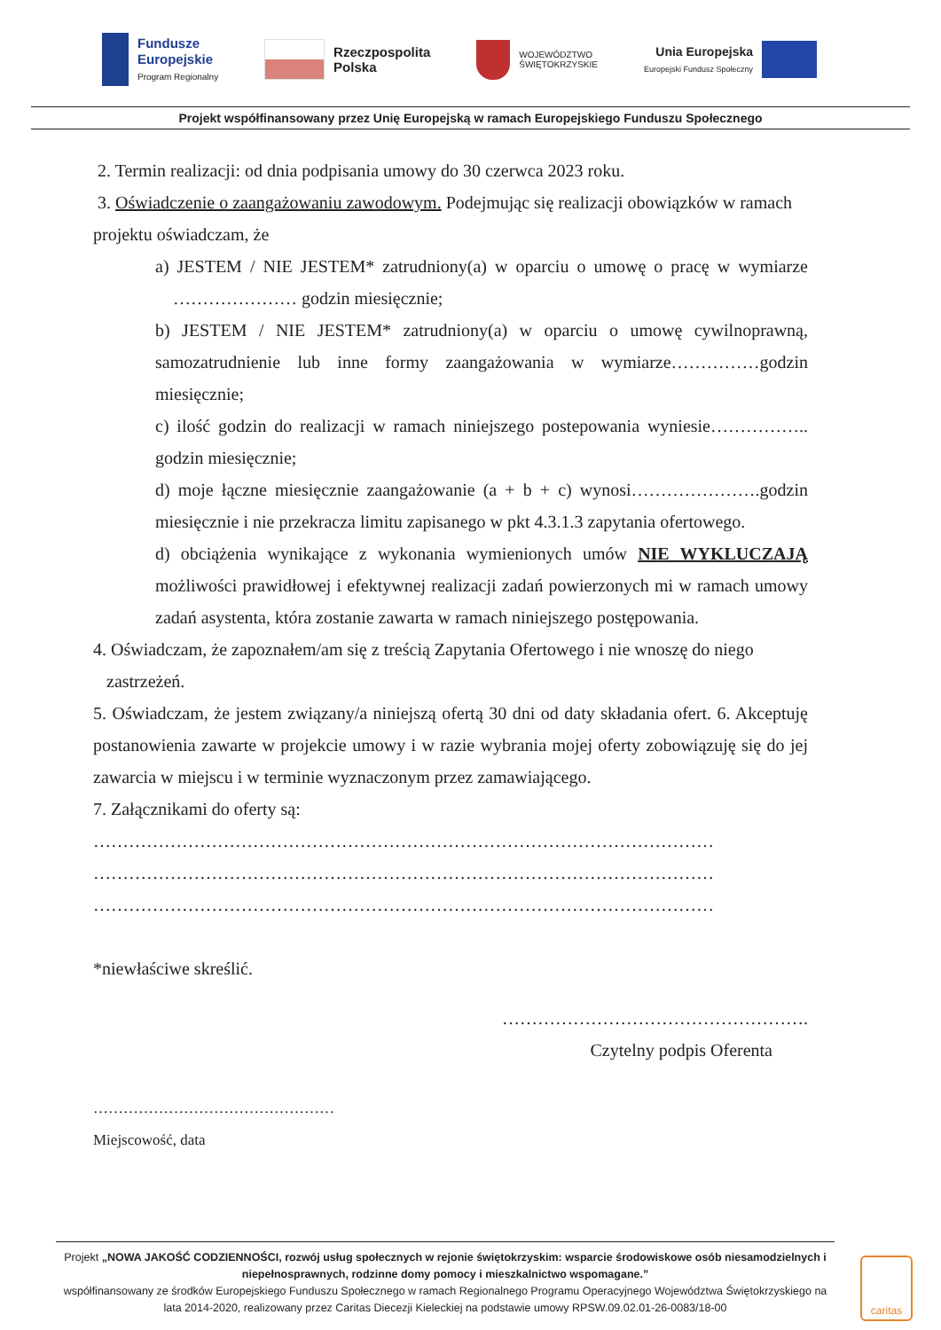Fundusze
Europejskie
Program Regionalny
Rzeczpospolita
Polska
WOJEWÓDZTWO
ŚWIĘTOKRZYSKIE
Unia Europejska
Europejski Fundusz Społeczny
Projekt współfinansowany przez Unię Europejską w ramach Europejskiego Funduszu Społecznego
2. Termin realizacji: od dnia podpisania umowy do 30 czerwca 2023 roku.
3. Oświadczenie o zaangażowaniu zawodowym. Podejmując się realizacji obowiązków w ramach projektu oświadczam, że
a) JESTEM / NIE JESTEM* zatrudniony(a) w oparciu o umowę o pracę w wymiarze ………………… godzin miesięcznie;
b) JESTEM / NIE JESTEM* zatrudniony(a) w oparciu o umowę cywilnoprawną, samozatrudnienie lub inne formy zaangażowania w wymiarze……………godzin miesięcznie;
c) ilość godzin do realizacji w ramach niniejszego postepowania wyniesie…………….. godzin miesięcznie;
d) moje łączne miesięcznie zaangażowanie (a + b + c) wynosi………………….godzin miesięcznie i nie przekracza limitu zapisanego w pkt 4.3.1.3 zapytania ofertowego.
d) obciążenia wynikające z wykonania wymienionych umów NIE WYKLUCZAJĄ możliwości prawidłowej i efektywnej realizacji zadań powierzonych mi w ramach umowy zadań asystenta, która zostanie zawarta w ramach niniejszego postępowania.
4. Oświadczam, że zapoznałem/am się z treścią Zapytania Ofertowego i nie wnoszę do niego zastrzeżeń.
5. Oświadczam, że jestem związany/a niniejszą ofertą 30 dni od daty składania ofert. 6. Akceptuję postanowienia zawarte w projekcie umowy i w razie wybrania mojej oferty zobowiązuję się do jej zawarcia w miejscu i w terminie wyznaczonym przez zamawiającego.
7. Załącznikami do oferty są:
……………………………………………………………………………………………
……………………………………………………………………………………………
……………………………………………………………………………………………
*niewłaściwe skreślić.
…………………………………………….
Czytelny podpis Oferenta
…………………………………………
Miejscowość, data
Projekt „NOWA JAKOŚĆ CODZIENNOŚCI, rozwój usług społecznych w rejonie świętokrzyskim: wsparcie środowiskowe osób niesamodzielnych i niepełnosprawnych, rodzinne domy pomocy i mieszkalnictwo wspomagane.”
współfinansowany ze środków Europejskiego Funduszu Społecznego w ramach Regionalnego Programu Operacyjnego Województwa Świętokrzyskiego na lata 2014-2020, realizowany przez Caritas Diecezji Kieleckiej na podstawie umowy RPSW.09.02.01-26-0083/18-00
caritas